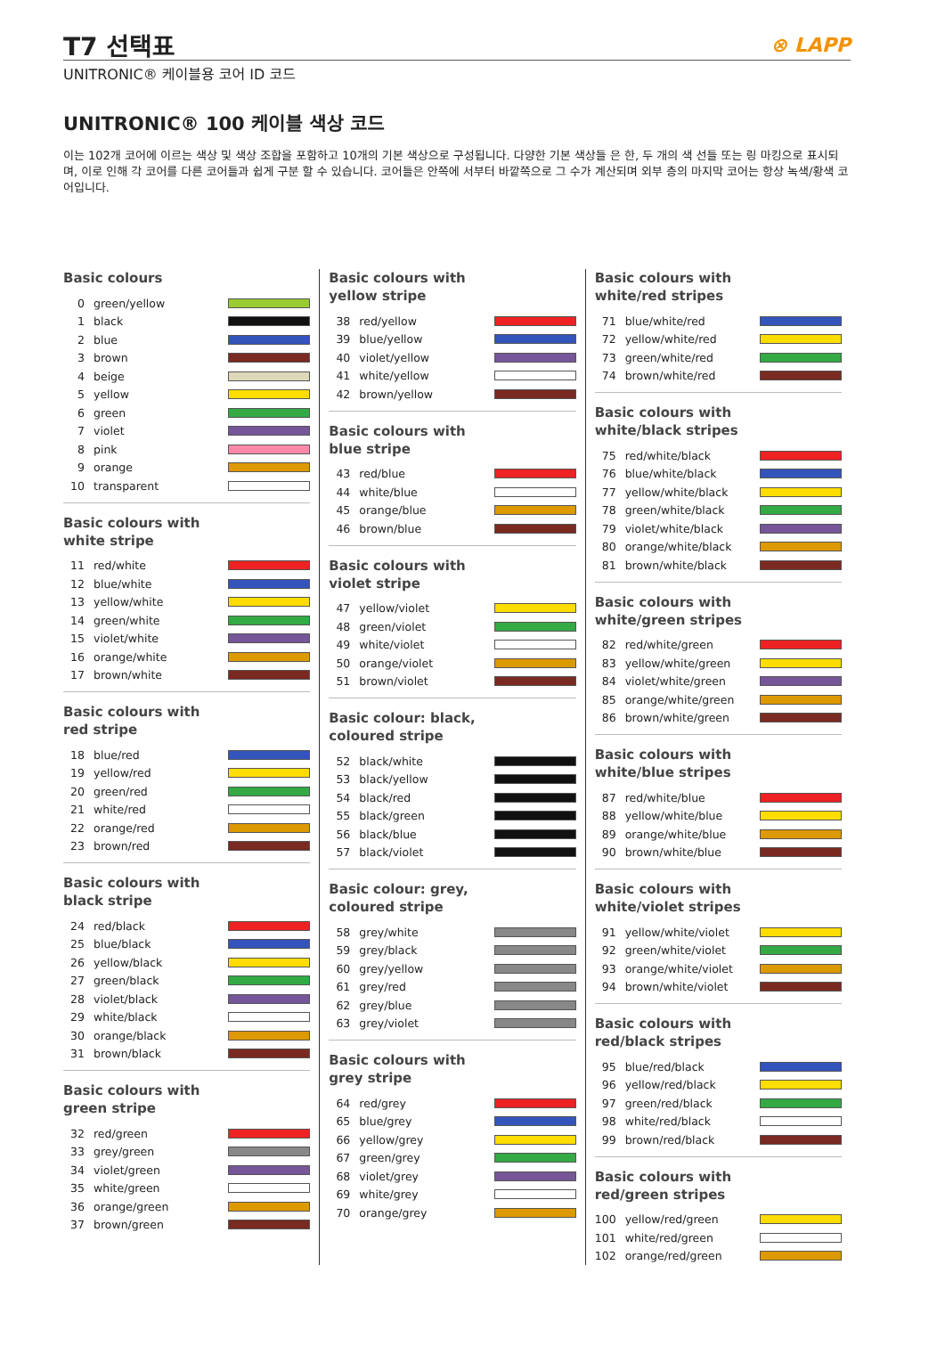T7 선택표
⊗ LAPP
UNITRONIC® 케이블용 코어 ID 코드
UNITRONIC® 100 케이블 색상 코드
이는 102개 코어에 이르는 색상 및 색상 조합을 포함하고 10개의 기본 색상으로 구성됩니다. 다양한 기본 색상들 은 한, 두 개의 색 선들 또는 링 마킹으로 표시되며, 이로 인해 각 코어를 다른 코어들과 쉽게 구분 할 수 있습니다. 코어들은 안쪽에 서부터 바깥쪽으로 그 수가 계산되며 외부 층의 마지막 코어는 항상 녹색/황색 코어입니다.
Basic colours
| 0 | green/yellow | |
| 1 | black | |
| 2 | blue | |
| 3 | brown | |
| 4 | beige | |
| 5 | yellow | |
| 6 | green | |
| 7 | violet | |
| 8 | pink | |
| 9 | orange | |
| 10 | transparent | |
Basic colours with
white stripe
| 11 | red/white | |
| 12 | blue/white | |
| 13 | yellow/white | |
| 14 | green/white | |
| 15 | violet/white | |
| 16 | orange/white | |
| 17 | brown/white | |
Basic colours with
red stripe
| 18 | blue/red | |
| 19 | yellow/red | |
| 20 | green/red | |
| 21 | white/red | |
| 22 | orange/red | |
| 23 | brown/red | |
Basic colours with
black stripe
| 24 | red/black | |
| 25 | blue/black | |
| 26 | yellow/black | |
| 27 | green/black | |
| 28 | violet/black | |
| 29 | white/black | |
| 30 | orange/black | |
| 31 | brown/black | |
Basic colours with
green stripe
| 32 | red/green | |
| 33 | grey/green | |
| 34 | violet/green | |
| 35 | white/green | |
| 36 | orange/green | |
| 37 | brown/green | |
Basic colours with
yellow stripe
| 38 | red/yellow | |
| 39 | blue/yellow | |
| 40 | violet/yellow | |
| 41 | white/yellow | |
| 42 | brown/yellow | |
Basic colours with
blue stripe
| 43 | red/blue | |
| 44 | white/blue | |
| 45 | orange/blue | |
| 46 | brown/blue | |
Basic colours with
violet stripe
| 47 | yellow/violet | |
| 48 | green/violet | |
| 49 | white/violet | |
| 50 | orange/violet | |
| 51 | brown/violet | |
Basic colour: black,
coloured stripe
| 52 | black/white | |
| 53 | black/yellow | |
| 54 | black/red | |
| 55 | black/green | |
| 56 | black/blue | |
| 57 | black/violet | |
Basic colour: grey,
coloured stripe
| 58 | grey/white | |
| 59 | grey/black | |
| 60 | grey/yellow | |
| 61 | grey/red | |
| 62 | grey/blue | |
| 63 | grey/violet | |
Basic colours with
grey stripe
| 64 | red/grey | |
| 65 | blue/grey | |
| 66 | yellow/grey | |
| 67 | green/grey | |
| 68 | violet/grey | |
| 69 | white/grey | |
| 70 | orange/grey | |
Basic colours with
white/red stripes
| 71 | blue/white/red | |
| 72 | yellow/white/red | |
| 73 | green/white/red | |
| 74 | brown/white/red | |
Basic colours with
white/black stripes
| 75 | red/white/black | |
| 76 | blue/white/black | |
| 77 | yellow/white/black | |
| 78 | green/white/black | |
| 79 | violet/white/black | |
| 80 | orange/white/black | |
| 81 | brown/white/black | |
Basic colours with
white/green stripes
| 82 | red/white/green | |
| 83 | yellow/white/green | |
| 84 | violet/white/green | |
| 85 | orange/white/green | |
| 86 | brown/white/green | |
Basic colours with
white/blue stripes
| 87 | red/white/blue | |
| 88 | yellow/white/blue | |
| 89 | orange/white/blue | |
| 90 | brown/white/blue | |
Basic colours with
white/violet stripes
| 91 | yellow/white/violet | |
| 92 | green/white/violet | |
| 93 | orange/white/violet | |
| 94 | brown/white/violet | |
Basic colours with
red/black stripes
| 95 | blue/red/black | |
| 96 | yellow/red/black | |
| 97 | green/red/black | |
| 98 | white/red/black | |
| 99 | brown/red/black | |
Basic colours with
red/green stripes
| 100 | yellow/red/green | |
| 101 | white/red/green | |
| 102 | orange/red/green | |